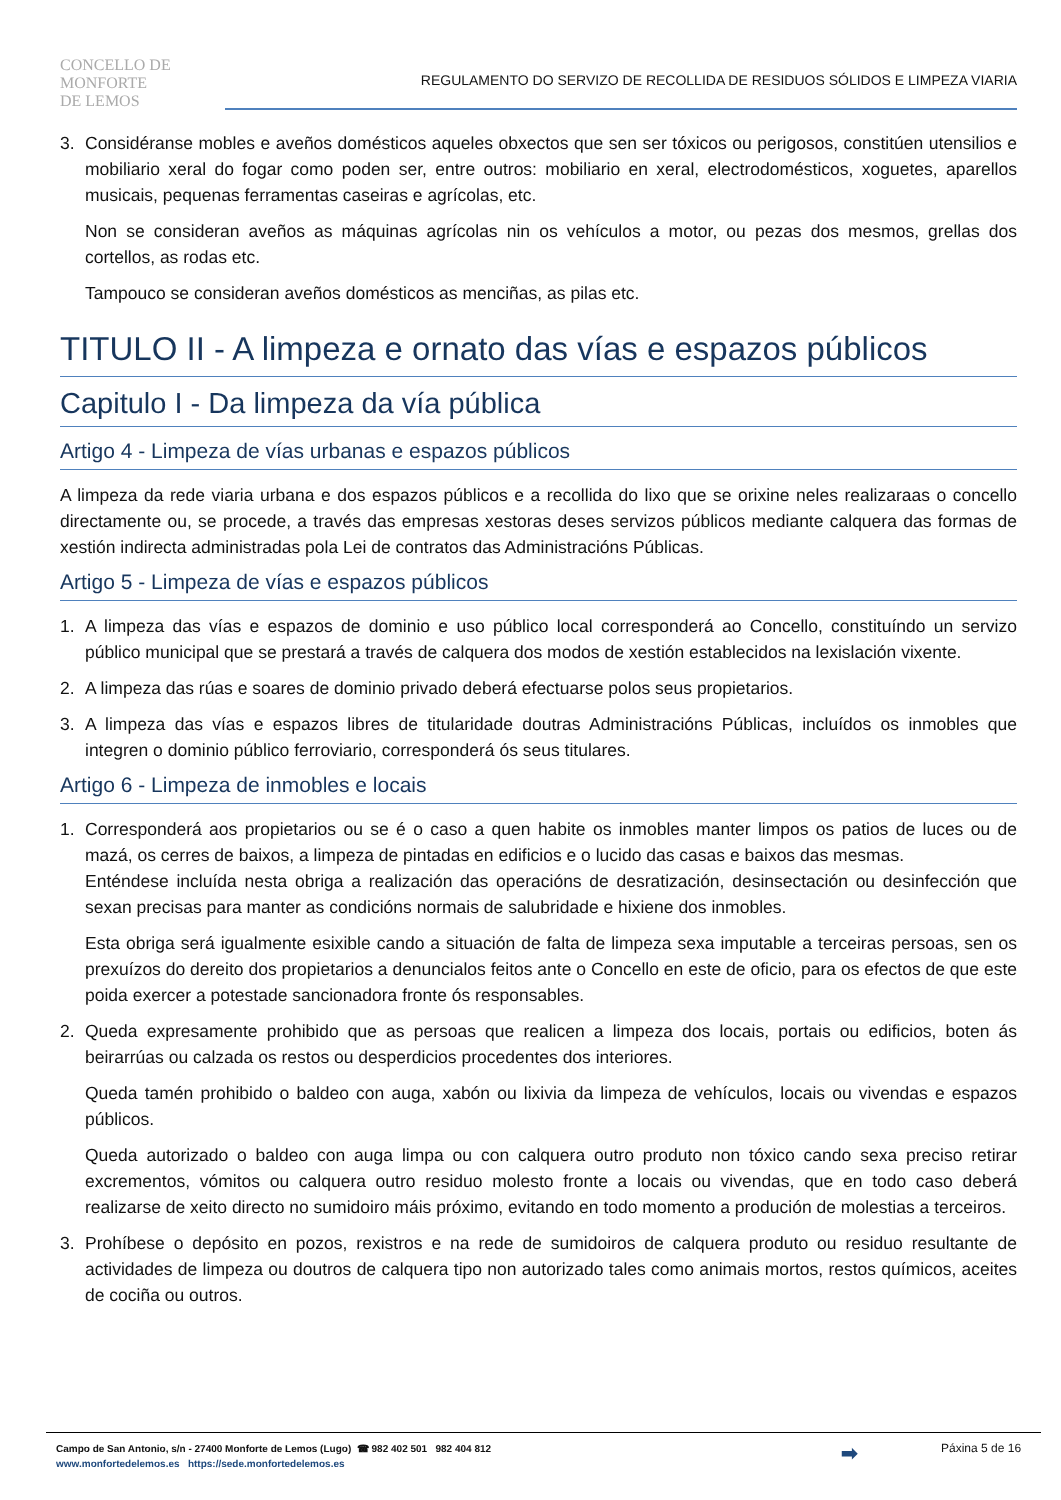CONCELLO DE
MONFORTE
DE LEMOS
REGULAMENTO DO SERVIZO DE RECOLLIDA DE RESIDUOS SÓLIDOS E LIMPEZA VIARIA
3. Considéranse mobles e aveños domésticos aqueles obxectos que sen ser tóxicos ou perigosos, constitúen utensilios e mobiliario xeral do fogar como poden ser, entre outros: mobiliario en xeral, electrodomésticos, xoguetes, aparellos musicais, pequenas ferramentas caseiras e agrícolas, etc.
Non se consideran aveños as máquinas agrícolas nin os vehículos a motor, ou pezas dos mesmos, grellas dos cortellos, as rodas etc.
Tampouco se consideran aveños domésticos as menciñas, as pilas etc.
TITULO II - A limpeza e ornato das vías e espazos públicos
Capitulo I - Da limpeza da vía pública
Artigo 4 - Limpeza de vías urbanas e espazos públicos
A limpeza da rede viaria urbana e dos espazos públicos e a recollida do lixo que se orixine neles realizaraas o concello directamente ou, se procede, a través das empresas xestoras deses servizos públicos mediante calquera das formas de xestión indirecta administradas pola Lei de contratos das Administracións Públicas.
Artigo 5 - Limpeza de vías e espazos públicos
1. A limpeza das vías e espazos de dominio e uso público local corresponderá ao Concello, constituíndo un servizo público municipal que se prestará a través de calquera dos modos de xestión establecidos na lexislación vixente.
2. A limpeza das rúas e soares de dominio privado deberá efectuarse polos seus propietarios.
3. A limpeza das vías e espazos libres de titularidade doutras Administracións Públicas, incluídos os inmobles que integren o dominio público ferroviario, corresponderá ós seus titulares.
Artigo 6 - Limpeza de inmobles e locais
1. Corresponderá aos propietarios ou se é o caso a quen habite os inmobles manter limpos os patios de luces ou de mazá, os cerres de baixos, a limpeza de pintadas en edificios e o lucido das casas e baixos das mesmas.
Enténdese incluída nesta obriga a realización das operacións de desratización, desinsectación ou desinfección que sexan precisas para manter as condicións normais de salubridade e hixiene dos inmobles.
Esta obriga será igualmente esixible cando a situación de falta de limpeza sexa imputable a terceiras persoas, sen os prexuízos do dereito dos propietarios a denuncialos feitos ante o Concello en este de oficio, para os efectos de que este poida exercer a potestade sancionadora fronte ós responsables.
2. Queda expresamente prohibido que as persoas que realicen a limpeza dos locais, portais ou edificios, boten ás beirarrúas ou calzada os restos ou desperdicios procedentes dos interiores.
Queda tamén prohibido o baldeo con auga, xabón ou lixivia da limpeza de vehículos, locais ou vivendas e espazos públicos.
Queda autorizado o baldeo con auga limpa ou con calquera outro produto non tóxico cando sexa preciso retirar excrementos, vómitos ou calquera outro residuo molesto fronte a locais ou vivendas, que en todo caso deberá realizarse de xeito directo no sumidoiro máis próximo, evitando en todo momento a produción de molestias a terceiros.
3. Prohíbese o depósito en pozos, rexistros e na rede de sumidoiros de calquera produto ou residuo resultante de actividades de limpeza ou doutros de calquera tipo non autorizado tales como animais mortos, restos químicos, aceites de cociña ou outros.
Campo de San Antonio, s/n - 27400 Monforte de Lemos (Lugo) ☎ 982 402 501 982 404 812
www.monfortedelemos.es https://sede.monfortedelemos.es
➡
Páxina 5 de 16